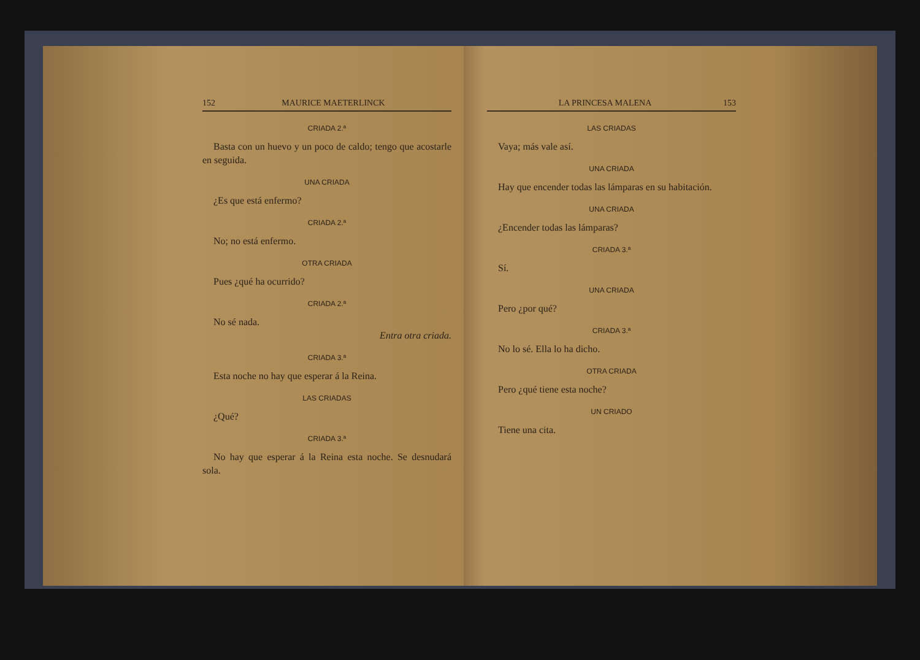152 MAURICE MAETERLINCK
CRIADA 2.ª
Basta con un huevo y un poco de caldo; tengo que acostarle en seguida.
UNA CRIADA
¿Es que está enfermo?
CRIADA 2.ª
No; no está enfermo.
OTRA CRIADA
Pues ¿qué ha ocurrido?
CRIADA 2.ª
No sé nada.
Entra otra criada.
CRIADA 3.ª
Esta noche no hay que esperar á la Reina.
LAS CRIADAS
¿Qué?
CRIADA 3.ª
No hay que esperar á la Reina esta noche. Se desnudará sola.
LA PRINCESA MALENA 153
LAS CRIADAS
Vaya; más vale así.
UNA CRIADA
Hay que encender todas las lámparas en su habitación.
UNA CRIADA
¿Encender todas las lámparas?
CRIADA 3.ª
Sí.
UNA CRIADA
Pero ¿por qué?
CRIADA 3.ª
No lo sé. Ella lo ha dicho.
OTRA CRIADA
Pero ¿qué tiene esta noche?
UN CRIADO
Tiene una cita.